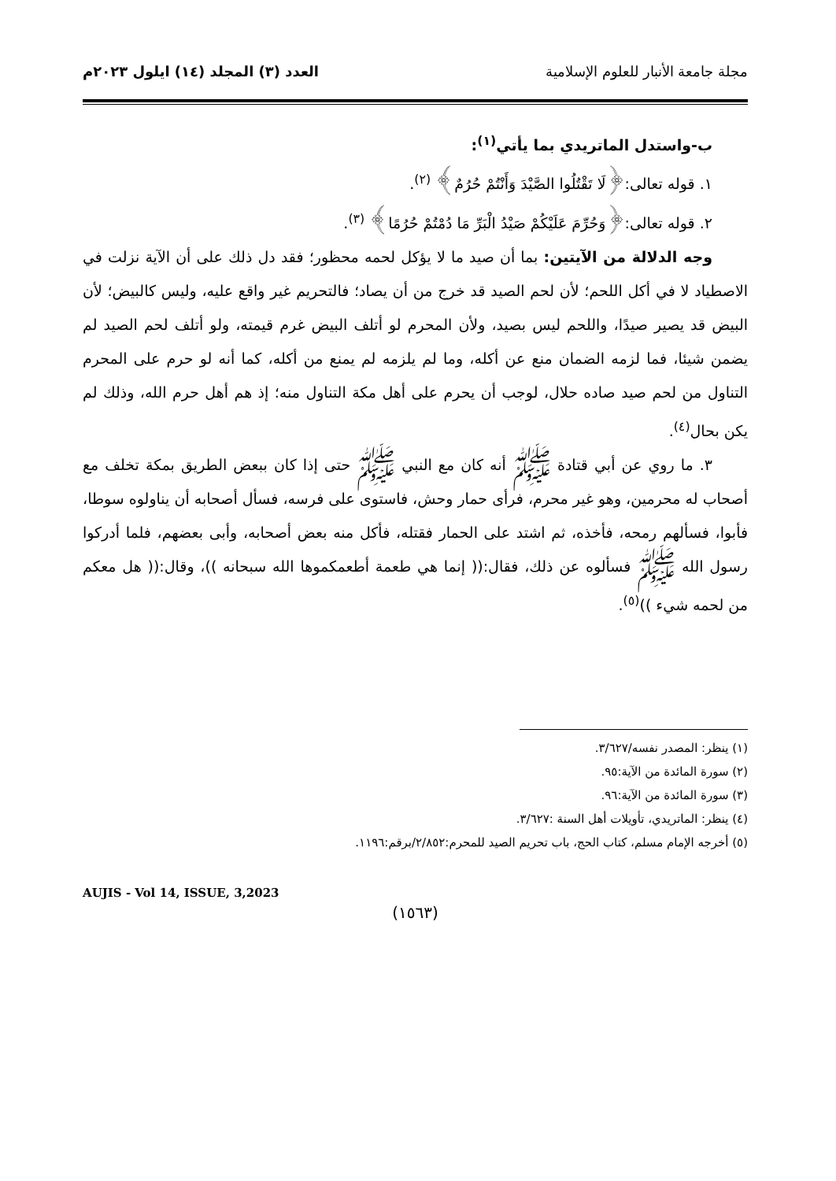مجلة جامعة الأنبار للعلوم الإسلامية
العدد (٣) المجلد (١٤) ايلول ٢٠٢٣م
ب-واستدل الماتريدي بما يأتي<sup>(١)</sup>:
١. قوله تعالى:﴿لَا تَقْتُلُوا الصَّيْدَ وَأَنْتُمْ حُرُمٌ﴾ <sup>(٢)</sup>.
٢. قوله تعالى:﴿وَحُرِّمَ عَلَيْكُمْ صَيْدُ الْبَرِّ مَا دُمْتُمْ حُرُمًا﴾ <sup>(٣)</sup>.
وجه الدلالة من الآيتين: بما أن صيد ما لا يؤكل لحمه محظور؛ فقد دل ذلك على أن الآية نزلت في الاصطياد لا في أكل اللحم؛ لأن لحم الصيد قد خرج من أن يصاد؛ فالتحريم غير واقع عليه، وليس كالبيض؛ لأن البيض قد يصير صيدًا، واللحم ليس بصيد، ولأن المحرم لو أتلف البيض غرم قيمته، ولو أتلف لحم الصيد لم يضمن شيئا، فما لزمه الضمان منع عن أكله، وما لم يلزمه لم يمنع من أكله، كما أنه لو حرم على المحرم التناول من لحم صيد صاده حلال، لوجب أن يحرم على أهل مكة التناول منه؛ إذ هم أهل حرم الله، وذلك لم يكن بحال<sup>(٤)</sup>.
٣. ما روي عن أبي قتادة ﷺ أنه كان مع النبي ﷺ حتى إذا كان ببعض الطريق بمكة تخلف مع أصحاب له محرمين، وهو غير محرم، فرأى حمار وحش، فاستوى على فرسه، فسأل أصحابه أن يناولوه سوطا، فأبوا، فسألهم رمحه، فأخذه، ثم اشتد على الحمار فقتله، فأكل منه بعض أصحابه، وأبى بعضهم، فلما أدركوا رسول الله ﷺ فسألوه عن ذلك، فقال:(( إنما هي طعمة أطعمكموها الله سبحانه ))، وقال:(( هل معكم من لحمه شيء ))<sup>(٥)</sup>.
(١) ينظر: المصدر نفسه/٣/٦٢٧.
(٢) سورة المائدة من الآية:٩٥.
(٣) سورة المائدة من الآية:٩٦.
(٤) ينظر: الماتريدي، تأويلات أهل السنة :٣/٦٢٧.
(٥) أخرجه الإمام مسلم، كتاب الحج، باب تحريم الصيد للمحرم:٢/٨٥٢/برقم:١١٩٦.
AUJIS - Vol 14, ISSUE, 3,2023
(١٥٦٣)